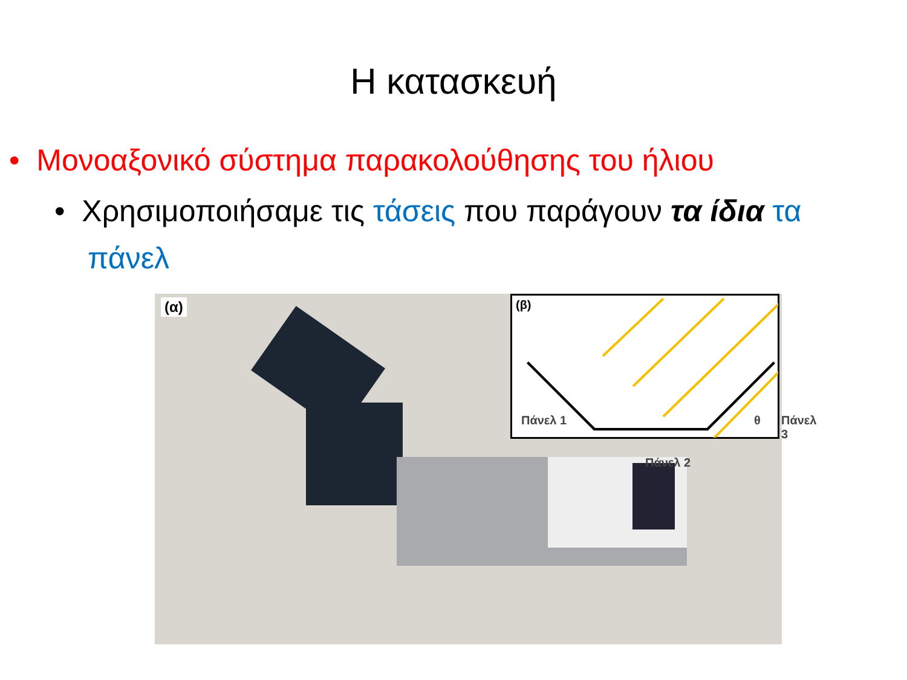Η κατασκευή
• Μονοαξονικό σύστημα παρακολούθησης του ήλιου
• Χρησιμοποιήσαμε τις τάσεις που παράγουν τα ίδια τα πάνελ
(α) (β)
Πάνελ 1
Πάνελ 2
θ Πάνελ 3